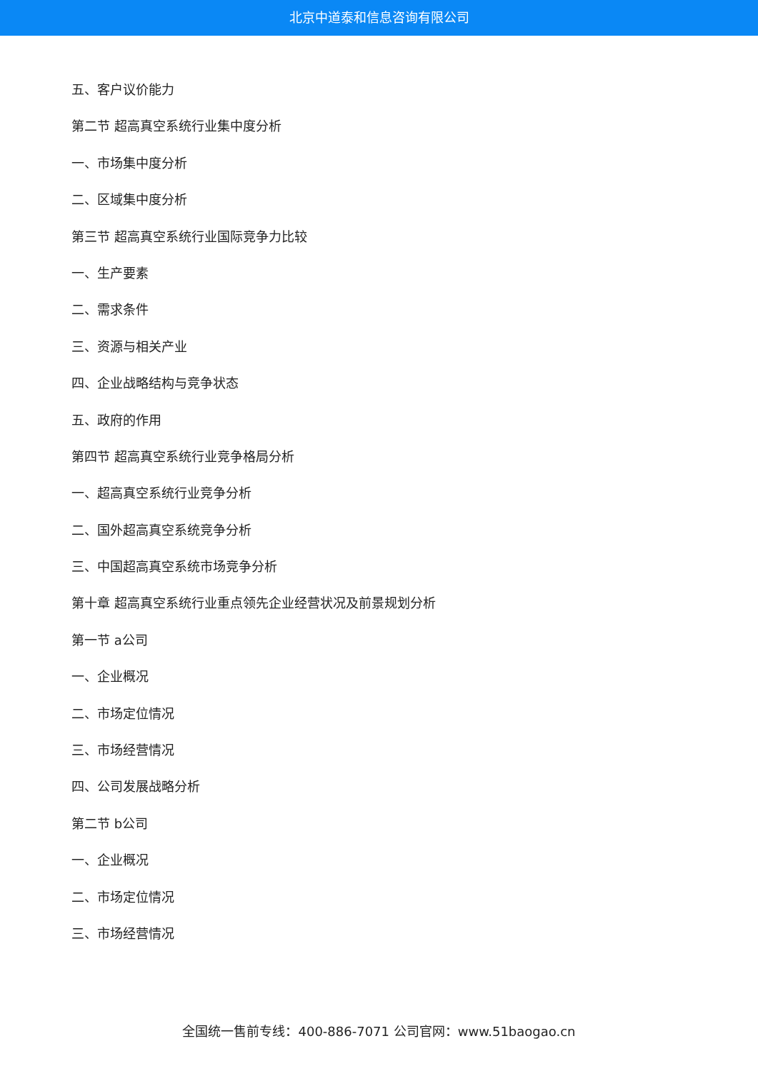北京中道泰和信息咨询有限公司
五、客户议价能力
第二节 超高真空系统行业集中度分析
一、市场集中度分析
二、区域集中度分析
第三节 超高真空系统行业国际竞争力比较
一、生产要素
二、需求条件
三、资源与相关产业
四、企业战略结构与竞争状态
五、政府的作用
第四节 超高真空系统行业竞争格局分析
一、超高真空系统行业竞争分析
二、国外超高真空系统竞争分析
三、中国超高真空系统市场竞争分析
第十章 超高真空系统行业重点领先企业经营状况及前景规划分析
第一节 a公司
一、企业概况
二、市场定位情况
三、市场经营情况
四、公司发展战略分析
第二节 b公司
一、企业概况
二、市场定位情况
三、市场经营情况
全国统一售前专线：400-886-7071 公司官网：www.51baogao.cn